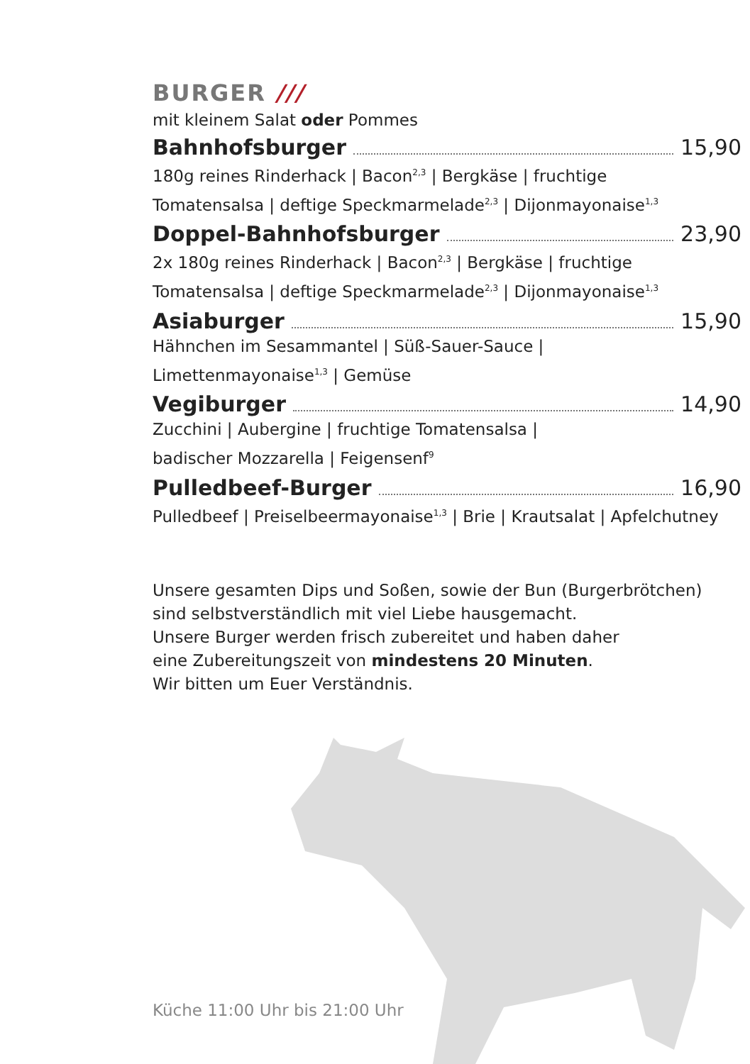BURGER ///
mit kleinem Salat oder Pommes
Bahnhofsburger 15,90
180g reines Rinderhack | Bacon<sup>2,3</sup> | Bergkäse | fruchtige
Tomatensalsa | deftige Speckmarmelade<sup>2,3</sup> | Dijonmayonaise<sup>1,3</sup>
Doppel-Bahnhofsburger 23,90
2x 180g reines Rinderhack | Bacon<sup>2,3</sup> | Bergkäse | fruchtige
Tomatensalsa | deftige Speckmarmelade<sup>2,3</sup> | Dijonmayonaise<sup>1,3</sup>
Asiaburger 15,90
Hähnchen im Sesammantel | Süß-Sauer-Sauce |
Limettenmayonaise<sup>1,3</sup> | Gemüse
Vegiburger 14,90
Zucchini | Aubergine | fruchtige Tomatensalsa |
badischer Mozzarella | Feigensenf<sup>9</sup>
Pulledbeef-Burger 16,90
Pulledbeef | Preiselbeermayonaise<sup>1,3</sup> | Brie | Krautsalat | Apfelchutney
Unsere gesamten Dips und Soßen, sowie der Bun (Burgerbrötchen)
sind selbstverständlich mit viel Liebe hausgemacht.
Unsere Burger werden frisch zubereitet und haben daher
eine Zubereitungszeit von mindestens 20 Minuten.
Wir bitten um Euer Verständnis.
Küche 11:00 Uhr bis 21:00 Uhr